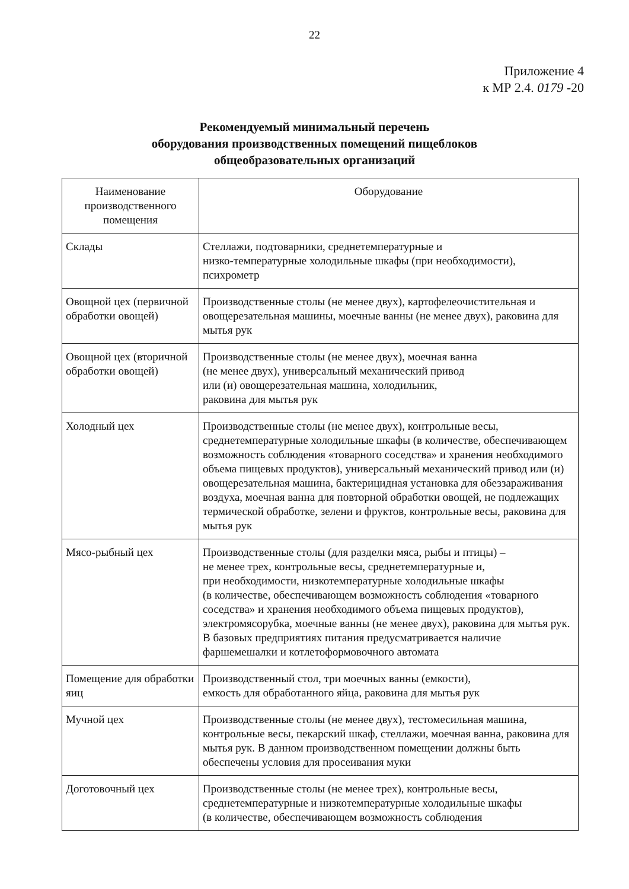22
Приложение 4
к МР 2.4. 0179 -20
Рекомендуемый минимальный перечень
оборудования производственных помещений пищеблоков
общеобразовательных организаций
| Наименование производственного помещения | Оборудование |
| --- | --- |
| Склады | Стеллажи, подтоварники, среднетемпературные и низко-температурные холодильные шкафы (при необходимости), психрометр |
| Овощной цех (первичной обработки овощей) | Производственные столы (не менее двух), картофелеочистительная и овощерезательная машины, моечные ванны (не менее двух), раковина для мытья рук |
| Овощной цех (вторичной обработки овощей) | Производственные столы (не менее двух), моечная ванна (не менее двух), универсальный механический привод или (и) овощерезательная машина, холодильник, раковина для мытья рук |
| Холодный цех | Производственные столы (не менее двух), контрольные весы, среднетемпературные холодильные шкафы (в количестве, обеспечивающем возможность соблюдения «товарного соседства» и хранения необходимого объема пищевых продуктов), универсальный механический привод или (и) овощерезательная машина, бактерицидная установка для обеззараживания воздуха, моечная ванна для повторной обработки овощей, не подлежащих термической обработке, зелени и фруктов, контрольные весы, раковина для мытья рук |
| Мясо-рыбный цех | Производственные столы (для разделки мяса, рыбы и птицы) – не менее трех, контрольные весы, среднетемпературные и, при необходимости, низкотемпературные холодильные шкафы (в количестве, обеспечивающем возможность соблюдения «товарного соседства» и хранения необходимого объема пищевых продуктов), электромясорубка, моечные ванны (не менее двух), раковина для мытья рук. В базовых предприятиях питания предусматривается наличие фаршемешалки и котлетоформовочного автомата |
| Помещение для обработки яиц | Производственный стол, три моечных ванны (емкости), емкость для обработанного яйца, раковина для мытья рук |
| Мучной цех | Производственные столы (не менее двух), тестомесильная машина, контрольные весы, пекарский шкаф, стеллажи, моечная ванна, раковина для мытья рук. В данном производственном помещении должны быть обеспечены условия для просеивания муки |
| Доготовочный цех | Производственные столы (не менее трех), контрольные весы, среднетемпературные и низкотемпературные холодильные шкафы (в количестве, обеспечивающем возможность соблюдения |